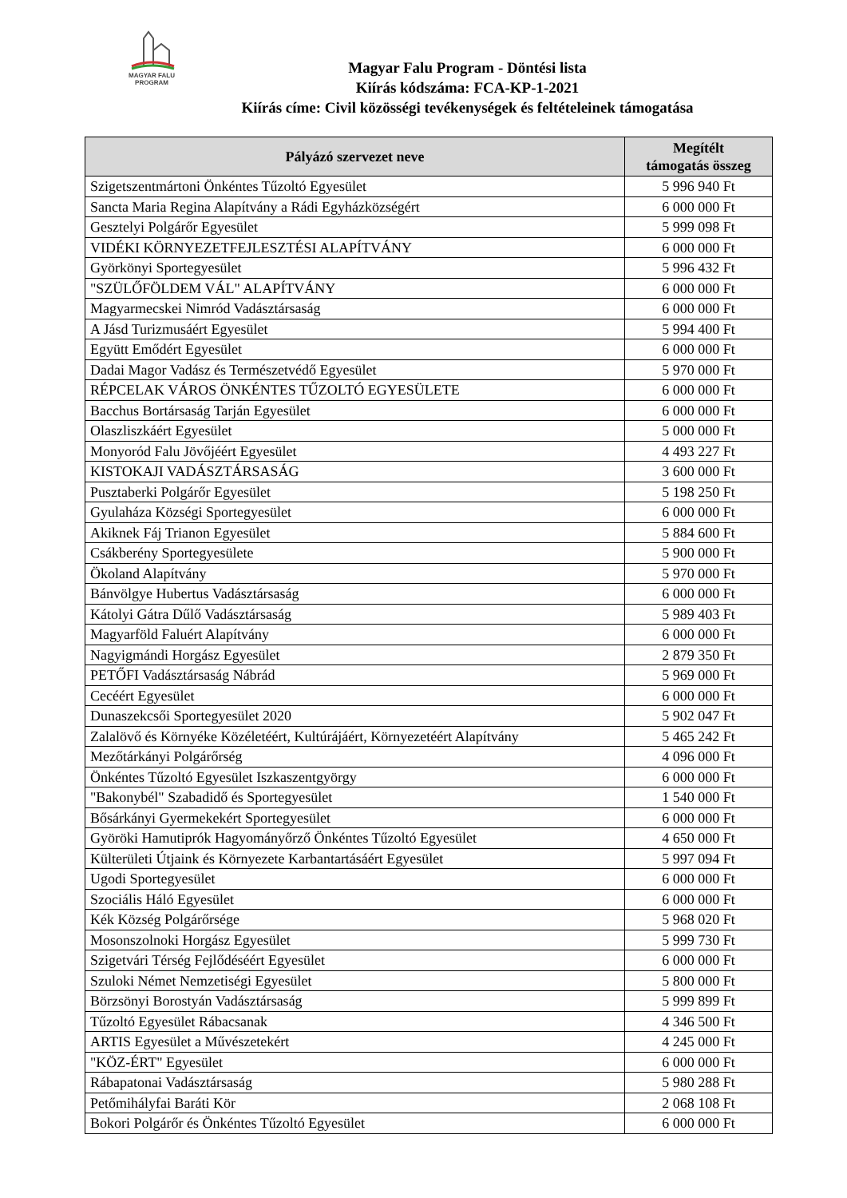MAGYAR FALU
PROGRAM
Magyar Falu Program - Döntési lista
Kiírás kódszáma: FCA-KP-1-2021
Kiírás címe: Civil közösségi tevékenységek és feltételeinek támogatása
| Pályázó szervezet neve | Megítélt támogatás összeg |
| --- | --- |
| Szigetszentmártoni Önkéntes Tűzoltó Egyesület | 5 996 940 Ft |
| Sancta Maria Regina Alapítvány a Rádi Egyházközségért | 6 000 000 Ft |
| Gesztelyi Polgárőr Egyesület | 5 999 098 Ft |
| VIDÉKI KÖRNYEZETFEJLESZTÉSI ALAPÍTVÁNY | 6 000 000 Ft |
| Györkönyi Sportegyesület | 5 996 432 Ft |
| "SZÜLŐFÖLDEM VÁL" ALAPÍTVÁNY | 6 000 000 Ft |
| Magyarmecskei Nimród Vadásztársaság | 6 000 000 Ft |
| A Jásd Turizmusáért Egyesület | 5 994 400 Ft |
| Együtt Emődért Egyesület | 6 000 000 Ft |
| Dadai Magor Vadász és Természetvédő Egyesület | 5 970 000 Ft |
| RÉPCELAK VÁROS ÖNKÉNTES TŰZOLTÓ EGYESÜLETE | 6 000 000 Ft |
| Bacchus Bortársaság Tarján Egyesület | 6 000 000 Ft |
| Olaszliszkáért Egyesület | 5 000 000 Ft |
| Monyoród Falu Jövőjéért Egyesület | 4 493 227 Ft |
| KISTOKAJI VADÁSZTÁRSASÁG | 3 600 000 Ft |
| Pusztaberki Polgárőr Egyesület | 5 198 250 Ft |
| Gyulaháza Községi Sportegyesület | 6 000 000 Ft |
| Akiknek Fáj Trianon Egyesület | 5 884 600 Ft |
| Csákberény Sportegyesülete | 5 900 000 Ft |
| Ökoland Alapítvány | 5 970 000 Ft |
| Bánvölgye Hubertus Vadásztársaság | 6 000 000 Ft |
| Kátolyi Gátra Dűlő Vadásztársaság | 5 989 403 Ft |
| Magyarföld Faluért Alapítvány | 6 000 000 Ft |
| Nagyigmándi Horgász Egyesület | 2 879 350 Ft |
| PETŐFI Vadásztársaság Nábrád | 5 969 000 Ft |
| Cecéért Egyesület | 6 000 000 Ft |
| Dunaszekcsői Sportegyesület 2020 | 5 902 047 Ft |
| Zalalövő és Környéke Közéletéért, Kultúrájáért, Környezetéért Alapítvány | 5 465 242 Ft |
| Mezőtárkányi Polgárőrség | 4 096 000 Ft |
| Önkéntes Tűzoltó Egyesület Iszkaszentgyörgy | 6 000 000 Ft |
| "Bakonybél" Szabadidő és Sportegyesület | 1 540 000 Ft |
| Bősárkányi Gyermekekért Sportegyesület | 6 000 000 Ft |
| Györöki Hamutiprók Hagyományőrző Önkéntes Tűzoltó Egyesület | 4 650 000 Ft |
| Külterületi Útjaink és Környezete Karbantartásáért Egyesület | 5 997 094 Ft |
| Ugodi Sportegyesület | 6 000 000 Ft |
| Szociális Háló Egyesület | 6 000 000 Ft |
| Kék Község Polgárőrsége | 5 968 020 Ft |
| Mosonszolnoki Horgász Egyesület | 5 999 730 Ft |
| Szigetvári Térség Fejlődéséért Egyesület | 6 000 000 Ft |
| Szuloki Német Nemzetiségi Egyesület | 5 800 000 Ft |
| Börzsönyi Borostyán Vadásztársaság | 5 999 899 Ft |
| Tűzoltó Egyesület Rábacsanak | 4 346 500 Ft |
| ARTIS Egyesület a Művészetekért | 4 245 000 Ft |
| "KÖZ-ÉRT" Egyesület | 6 000 000 Ft |
| Rábapatonai Vadásztársaság | 5 980 288 Ft |
| Petőmihályfai Baráti Kör | 2 068 108 Ft |
| Bokori Polgárőr és Önkéntes Tűzoltó Egyesület | 6 000 000 Ft |